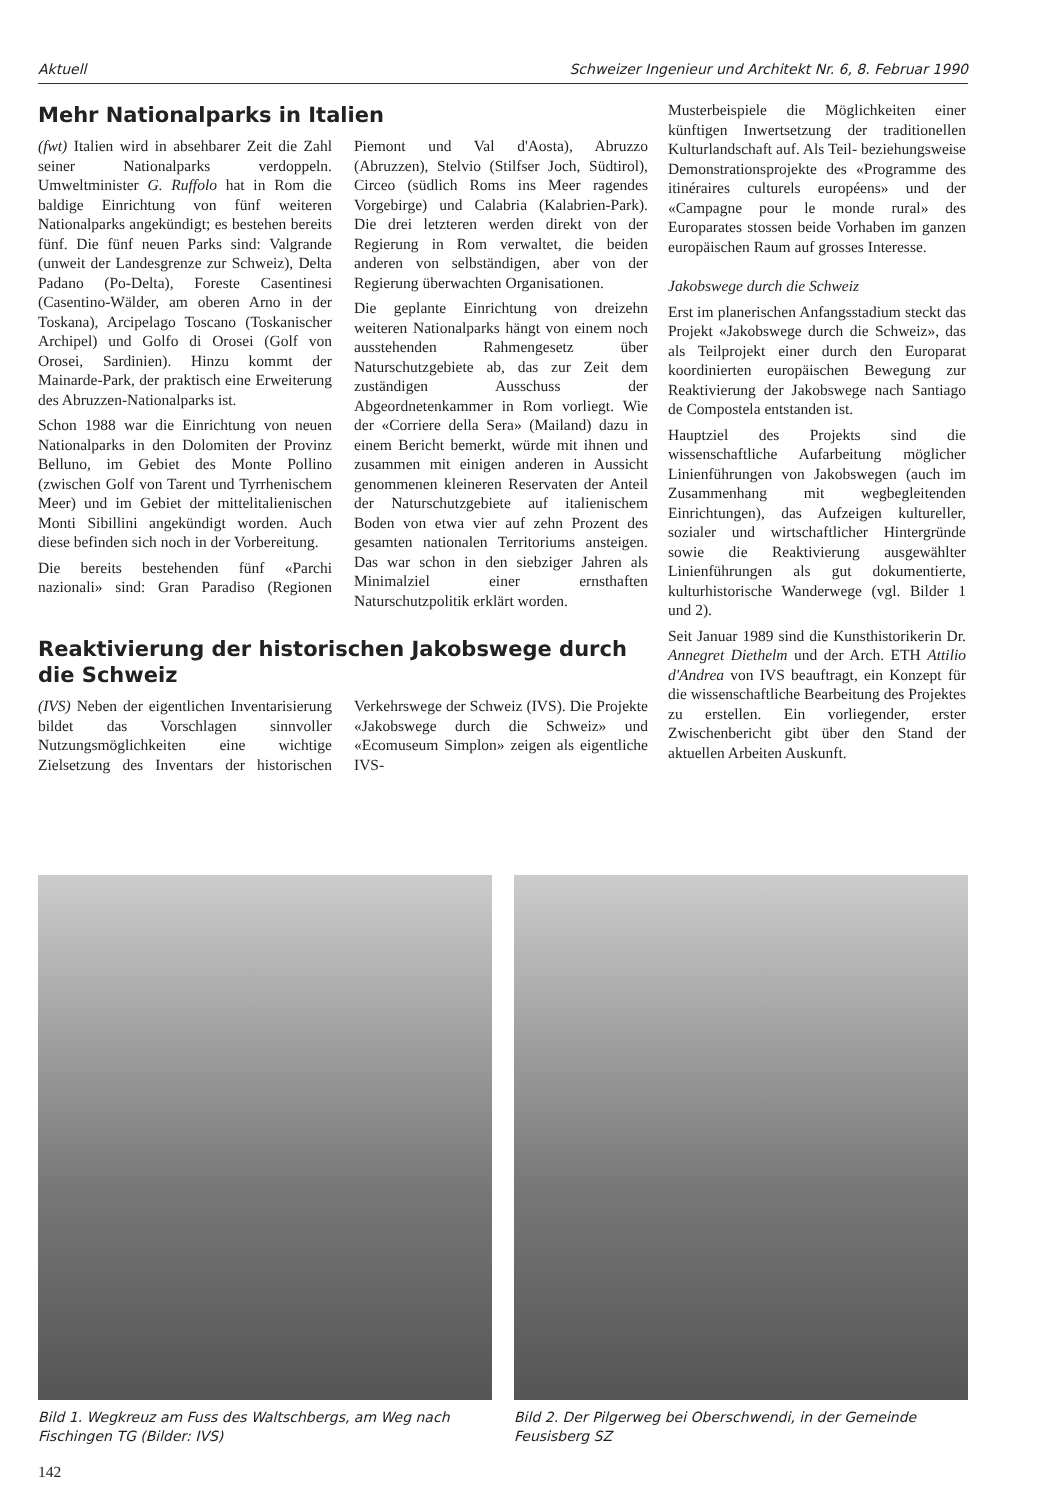Aktuell Schweizer Ingenieur und Architekt Nr. 6, 8. Februar 1990
Mehr Nationalparks in Italien
(fwt) Italien wird in absehbarer Zeit die Zahl seiner Nationalparks verdoppeln. Umweltminister G. Ruffolo hat in Rom die baldige Einrichtung von fünf weiteren Nationalparks angekündigt; es bestehen bereits fünf. Die fünf neuen Parks sind: Valgrande (unweit der Landesgrenze zur Schweiz), Delta Padano (Po-Delta), Foreste Casentinesi (Casentino-Wälder, am oberen Arno in der Toskana), Arcipelago Toscano (Toskanischer Archipel) und Golfo di Orosei (Golf von Orosei, Sardinien). Hinzu kommt der Mainarde-Park, der praktisch eine Erweiterung des Abruzzen-Nationalparks ist.
Schon 1988 war die Einrichtung von neuen Nationalparks in den Dolomiten der Provinz Belluno, im Gebiet des Monte Pollino (zwischen Golf von Tarent und Tyrrhenischem Meer) und im Gebiet der mittelitalienischen Monti Sibillini angekündigt worden. Auch diese befinden sich noch in der Vorbereitung.
Die bereits bestehenden fünf «Parchi nazionali» sind: Gran Paradiso (Regionen Piemont und Val d'Aosta), Abruzzo (Abruzzen), Stelvio (Stilfser Joch, Südtirol), Circeo (südlich Roms ins Meer ragendes Vorgebirge) und Calabria (Kalabrien-Park). Die drei letzteren werden direkt von der Regierung in Rom verwaltet, die beiden anderen von selbständigen, aber von der Regierung überwachten Organisationen.
Die geplante Einrichtung von dreizehn weiteren Nationalparks hängt von einem noch ausstehenden Rahmengesetz über Naturschutzgebiete ab, das zur Zeit dem zuständigen Ausschuss der Abgeordnetenkammer in Rom vorliegt. Wie der «Corriere della Sera» (Mailand) dazu in einem Bericht bemerkt, würde mit ihnen und zusammen mit einigen anderen in Aussicht genommenen kleineren Reservaten der Anteil der Naturschutzgebiete auf italienischem Boden von etwa vier auf zehn Prozent des gesamten nationalen Territoriums ansteigen. Das war schon in den siebziger Jahren als Minimalziel einer ernsthaften Naturschutzpolitik erklärt worden.
Reaktivierung der historischen Jakobswege durch die Schweiz
(IVS) Neben der eigentlichen Inventarisierung bildet das Vorschlagen sinnvoller Nutzungsmöglichkeiten eine wichtige Zielsetzung des Inventars der historischen Verkehrswege der Schweiz (IVS). Die Projekte «Jakobswege durch die Schweiz» und «Ecomuseum Simplon» zeigen als eigentliche IVS-
Musterbeispiele die Möglichkeiten einer künftigen Inwertsetzung der traditionellen Kulturlandschaft auf. Als Teil- beziehungsweise Demonstrationsprojekte des «Programme des itinéraires culturels européens» und der «Campagne pour le monde rural» des Europarates stossen beide Vorhaben im ganzen europäischen Raum auf grosses Interesse.
Jakobswege durch die Schweiz
Erst im planerischen Anfangsstadium steckt das Projekt «Jakobswege durch die Schweiz», das als Teilprojekt einer durch den Europarat koordinierten europäischen Bewegung zur Reaktivierung der Jakobswege nach Santiago de Compostela entstanden ist.
Hauptziel des Projekts sind die wissenschaftliche Aufarbeitung möglicher Linienführungen von Jakobswegen (auch im Zusammenhang mit wegbegleitenden Einrichtungen), das Aufzeigen kultureller, sozialer und wirtschaftlicher Hintergründe sowie die Reaktivierung ausgewählter Linienführungen als gut dokumentierte, kulturhistorische Wanderwege (vgl. Bilder 1 und 2).
Seit Januar 1989 sind die Kunsthistorikerin Dr. Annegret Diethelm und der Arch. ETH Attilio d'Andrea von IVS beauftragt, ein Konzept für die wissenschaftliche Bearbeitung des Projektes zu erstellen. Ein vorliegender, erster Zwischenbericht gibt über den Stand der aktuellen Arbeiten Auskunft.
Bild 1. Wegkreuz am Fuss des Waltschbergs, am Weg nach Fischingen TG (Bilder: IVS)
Bild 2. Der Pilgerweg bei Oberschwendi, in der Gemeinde Feusisberg SZ
142